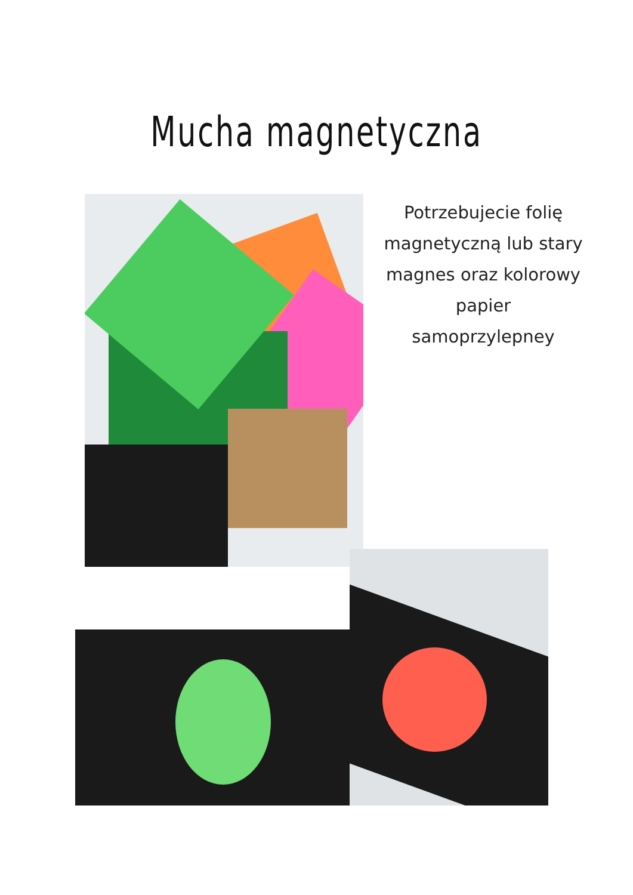Mucha magnetyczna
Potrzebujecie folię magnetyczną lub stary magnes oraz kolorowy papier samoprzylepney